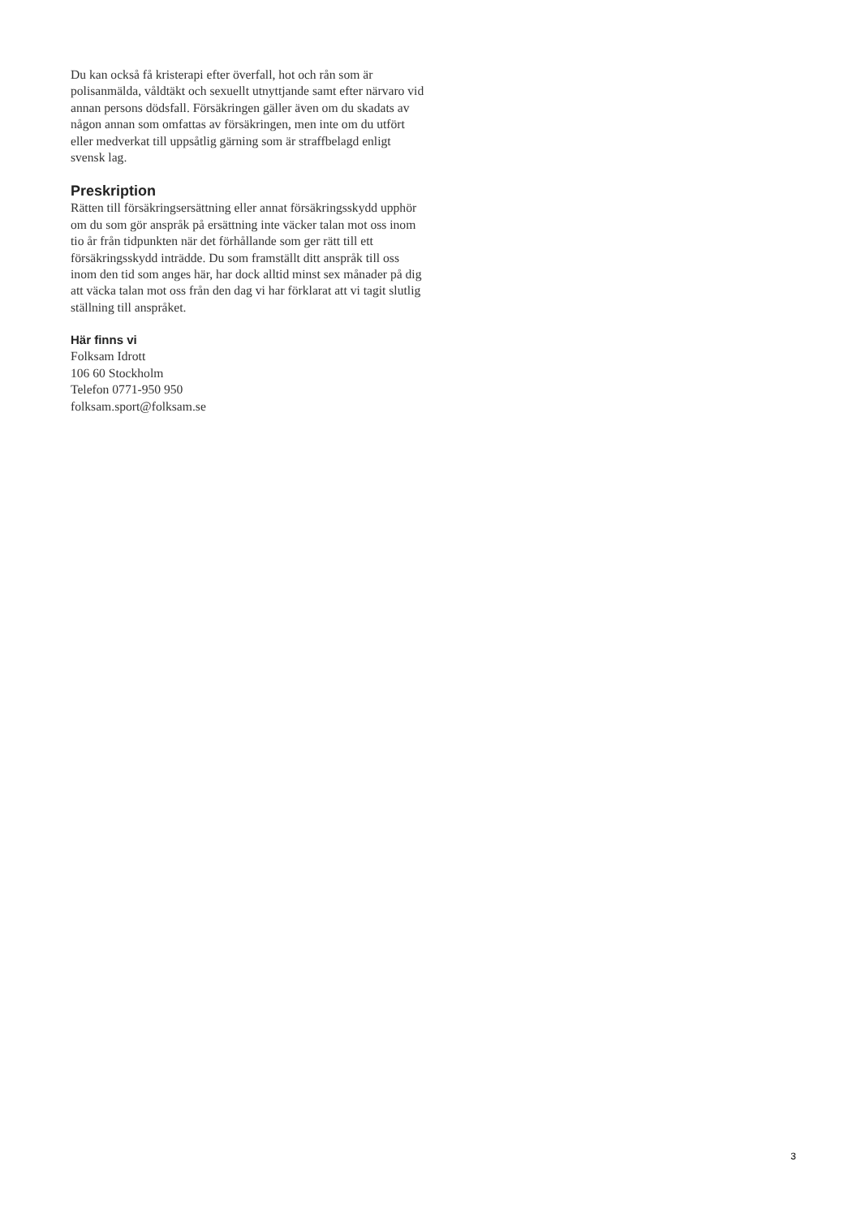Du kan också få kristerapi efter överfall, hot och rån som är polisanmälda, våldtäkt och sexuellt utnyttjande samt efter närvaro vid annan persons dödsfall. Försäkringen gäller även om du skadats av någon annan som omfattas av försäkringen, men inte om du utfört eller medverkat till uppsåtlig gärning som är straffbelagd enligt svensk lag.
Preskription
Rätten till försäkringsersättning eller annat försäkringsskydd upphör om du som gör anspråk på ersättning inte väcker talan mot oss inom tio år från tidpunkten när det förhållande som ger rätt till ett försäkringsskydd inträdde. Du som framställt ditt anspråk till oss inom den tid som anges här, har dock alltid minst sex månader på dig att väcka talan mot oss från den dag vi har förklarat att vi tagit slutlig ställning till anspråket.
Här finns vi
Folksam Idrott
106 60 Stockholm
Telefon 0771-950 950
folksam.sport@folksam.se
3